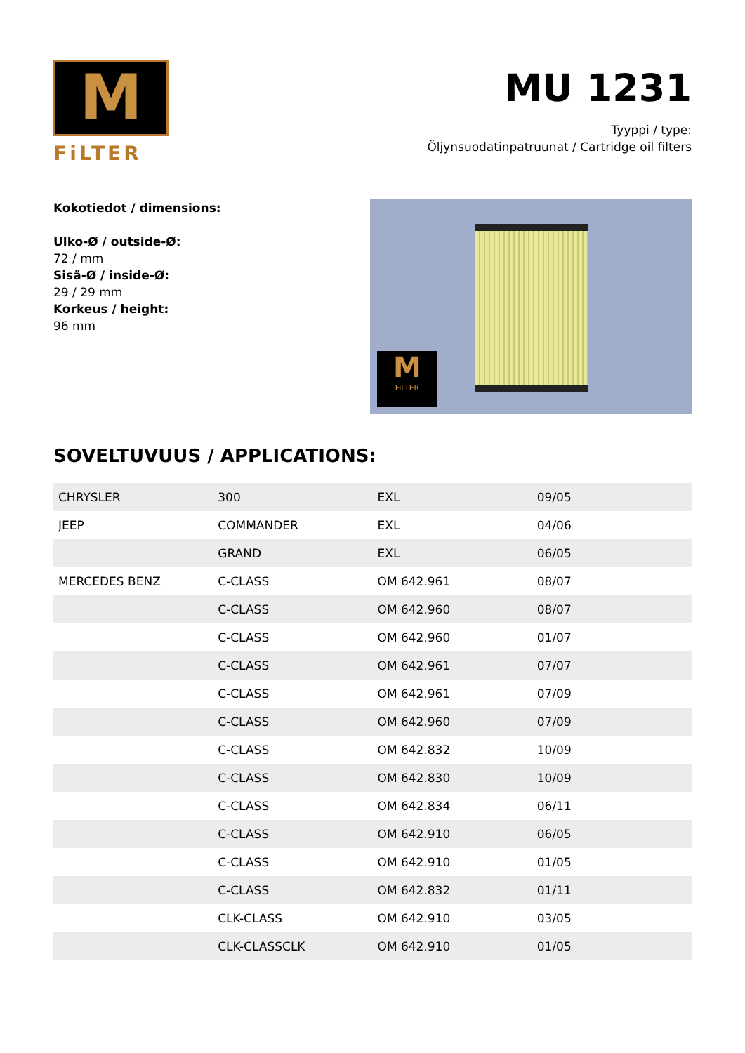M
FiLTER
MU 1231
Tyyppi / type:
Öljynsuodatinpatruunat / Cartridge oil filters
Kokotiedot / dimensions:
Ulko-Ø / outside-Ø:
72 / mm
Sisä-Ø / inside-Ø:
29 / 29 mm
Korkeus / height:
96 mm
M
FiLTER
SOVELTUVUUS / APPLICATIONS:
| CHRYSLER | 300 | EXL | 09/05 |
| JEEP | COMMANDER | EXL | 04/06 |
| | GRAND | EXL | 06/05 |
| MERCEDES BENZ | C-CLASS | OM 642.961 | 08/07 |
| | C-CLASS | OM 642.960 | 08/07 |
| | C-CLASS | OM 642.960 | 01/07 |
| | C-CLASS | OM 642.961 | 07/07 |
| | C-CLASS | OM 642.961 | 07/09 |
| | C-CLASS | OM 642.960 | 07/09 |
| | C-CLASS | OM 642.832 | 10/09 |
| | C-CLASS | OM 642.830 | 10/09 |
| | C-CLASS | OM 642.834 | 06/11 |
| | C-CLASS | OM 642.910 | 06/05 |
| | C-CLASS | OM 642.910 | 01/05 |
| | C-CLASS | OM 642.832 | 01/11 |
| | CLK-CLASS | OM 642.910 | 03/05 |
| | CLK-CLASSCLK | OM 642.910 | 01/05 |